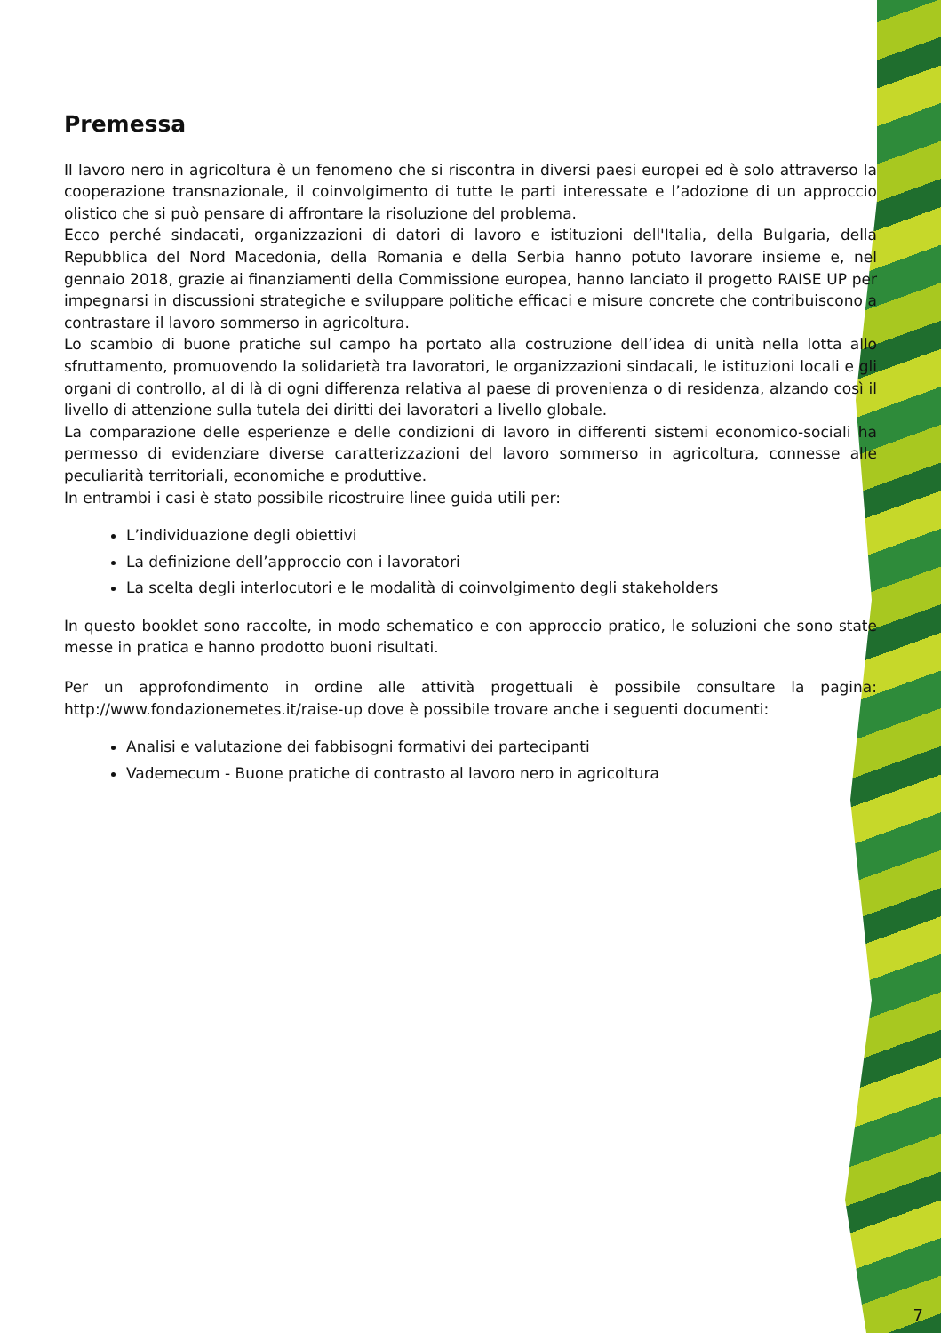Premessa
Il lavoro nero in agricoltura è un fenomeno che si riscontra in diversi paesi europei ed è solo attraverso la cooperazione transnazionale, il coinvolgimento di tutte le parti interessate e l’adozione di un approccio olistico che si può pensare di affrontare la risoluzione del problema.
Ecco perché sindacati, organizzazioni di datori di lavoro e istituzioni dell'Italia, della Bulgaria, della Repubblica del Nord Macedonia, della Romania e della Serbia hanno potuto lavorare insieme e, nel gennaio 2018, grazie ai finanziamenti della Commissione europea, hanno lanciato il progetto RAISE UP per impegnarsi in discussioni strategiche e sviluppare politiche efficaci e misure concrete che contribuiscono a contrastare il lavoro sommerso in agricoltura.
Lo scambio di buone pratiche sul campo ha portato alla costruzione dell’idea di unità nella lotta allo sfruttamento, promuovendo la solidarietà tra lavoratori, le organizzazioni sindacali, le istituzioni locali e gli organi di controllo, al di là di ogni differenza relativa al paese di provenienza o di residenza, alzando così il livello di attenzione sulla tutela dei diritti dei lavoratori a livello globale.
La comparazione delle esperienze e delle condizioni di lavoro in differenti sistemi economico-sociali ha permesso di evidenziare diverse caratterizzazioni del lavoro sommerso in agricoltura, connesse alle peculiarità territoriali, economiche e produttive.
In entrambi i casi è stato possibile ricostruire linee guida utili per:
L’individuazione degli obiettivi
La definizione dell’approccio con i lavoratori
La scelta degli interlocutori e le modalità di coinvolgimento degli stakeholders
In questo booklet sono raccolte, in modo schematico e con approccio pratico, le soluzioni che sono state messe in pratica e hanno prodotto buoni risultati.
Per un approfondimento in ordine alle attività progettuali è possibile consultare la pagina: http://www.fondazionemetes.it/raise-up dove è possibile trovare anche i seguenti documenti:
Analisi e valutazione dei fabbisogni formativi dei partecipanti
Vademecum - Buone pratiche di contrasto al lavoro nero in agricoltura
7